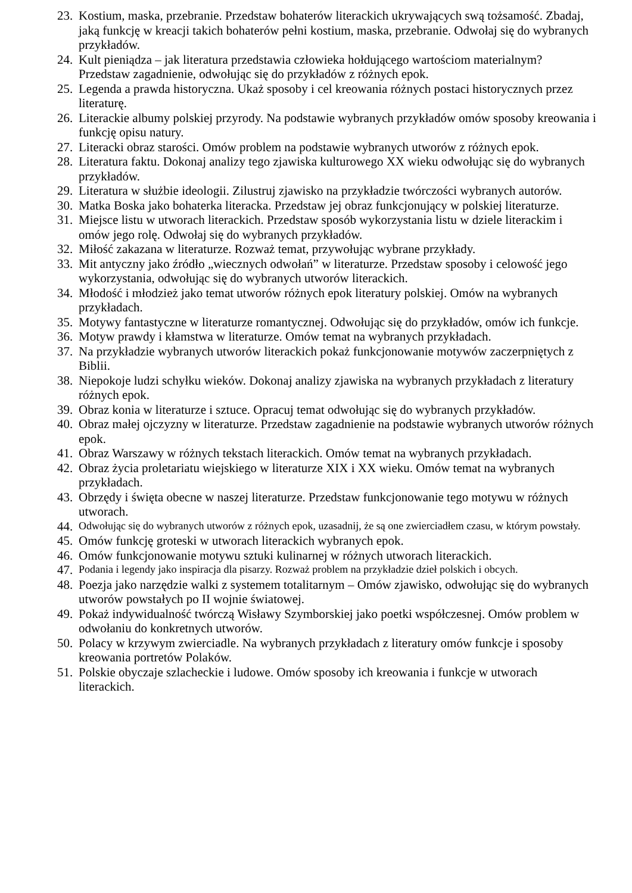23. Kostium, maska, przebranie. Przedstaw bohaterów literackich ukrywających swą tożsamość. Zbadaj, jaką funkcję w kreacji takich bohaterów pełni kostium, maska, przebranie. Odwołaj się do wybranych przykładów.
24. Kult pieniądza – jak literatura przedstawia człowieka hołdującego wartościom materialnym? Przedstaw zagadnienie, odwołując się do przykładów z różnych epok.
25. Legenda a prawda historyczna. Ukaż sposoby i cel kreowania różnych postaci historycznych przez literaturę.
26. Literackie albumy polskiej przyrody. Na podstawie wybranych przykładów omów sposoby kreowania i funkcję opisu natury.
27. Literacki obraz starości. Omów problem na podstawie wybranych utworów z różnych epok.
28. Literatura faktu. Dokonaj analizy tego zjawiska kulturowego XX wieku odwołując się do wybranych przykładów.
29. Literatura w służbie ideologii. Zilustruj zjawisko na przykładzie twórczości wybranych autorów.
30. Matka Boska jako bohaterka literacka. Przedstaw jej obraz funkcjonujący w polskiej literaturze.
31. Miejsce listu w utworach literackich. Przedstaw sposób wykorzystania listu w dziele literackim i omów jego rolę. Odwołaj się do wybranych przykładów.
32. Miłość zakazana w literaturze. Rozważ temat, przywołując wybrane przykłady.
33. Mit antyczny jako źródło „wiecznych odwołań” w literaturze. Przedstaw sposoby i celowość jego wykorzystania, odwołując się do wybranych utworów literackich.
34. Młodość i młodzież jako temat utworów różnych epok literatury polskiej. Omów na wybranych przykładach.
35. Motywy fantastyczne w literaturze romantycznej. Odwołując się do przykładów, omów ich funkcje.
36. Motyw prawdy i kłamstwa w literaturze. Omów temat na wybranych przykładach.
37. Na przykładzie wybranych utworów literackich pokaż funkcjonowanie motywów zaczerpniętych z Biblii.
38. Niepokoje ludzi schyłku wieków. Dokonaj analizy zjawiska na wybranych przykładach z literatury różnych epok.
39. Obraz konia w literaturze i sztuce. Opracuj temat odwołując się do wybranych przykładów.
40. Obraz małej ojczyzny w literaturze. Przedstaw zagadnienie na podstawie wybranych utworów różnych epok.
41. Obraz Warszawy w różnych tekstach literackich. Omów temat na wybranych przykładach.
42. Obraz życia proletariatu wiejskiego w literaturze XIX i XX wieku. Omów temat na wybranych przykładach.
43. Obrzędy i święta obecne w naszej literaturze. Przedstaw funkcjonowanie tego motywu w różnych utworach.
44. Odwołując się do wybranych utworów z różnych epok, uzasadnij, że są one zwierciadłem czasu, w którym powstały.
45. Omów funkcję groteski w utworach literackich wybranych epok.
46. Omów funkcjonowanie motywu sztuki kulinarnej w różnych utworach literackich.
47. Podania i legendy jako inspiracja dla pisarzy. Rozważ problem na przykładzie dzieł polskich i obcych.
48. Poezja jako narzędzie walki z systemem totalitarnym – Omów zjawisko, odwołując się do wybranych utworów powstałych po II wojnie światowej.
49. Pokaż indywidualność twórczą Wisławy Szymborskiej jako poetki współczesnej. Omów problem w odwołaniu do konkretnych utworów.
50. Polacy w krzywym zwierciadle. Na wybranych przykładach z literatury omów funkcje i sposoby kreowania portretów Polaków.
51. Polskie obyczaje szlacheckie i ludowe. Omów sposoby ich kreowania i funkcje w utworach literackich.